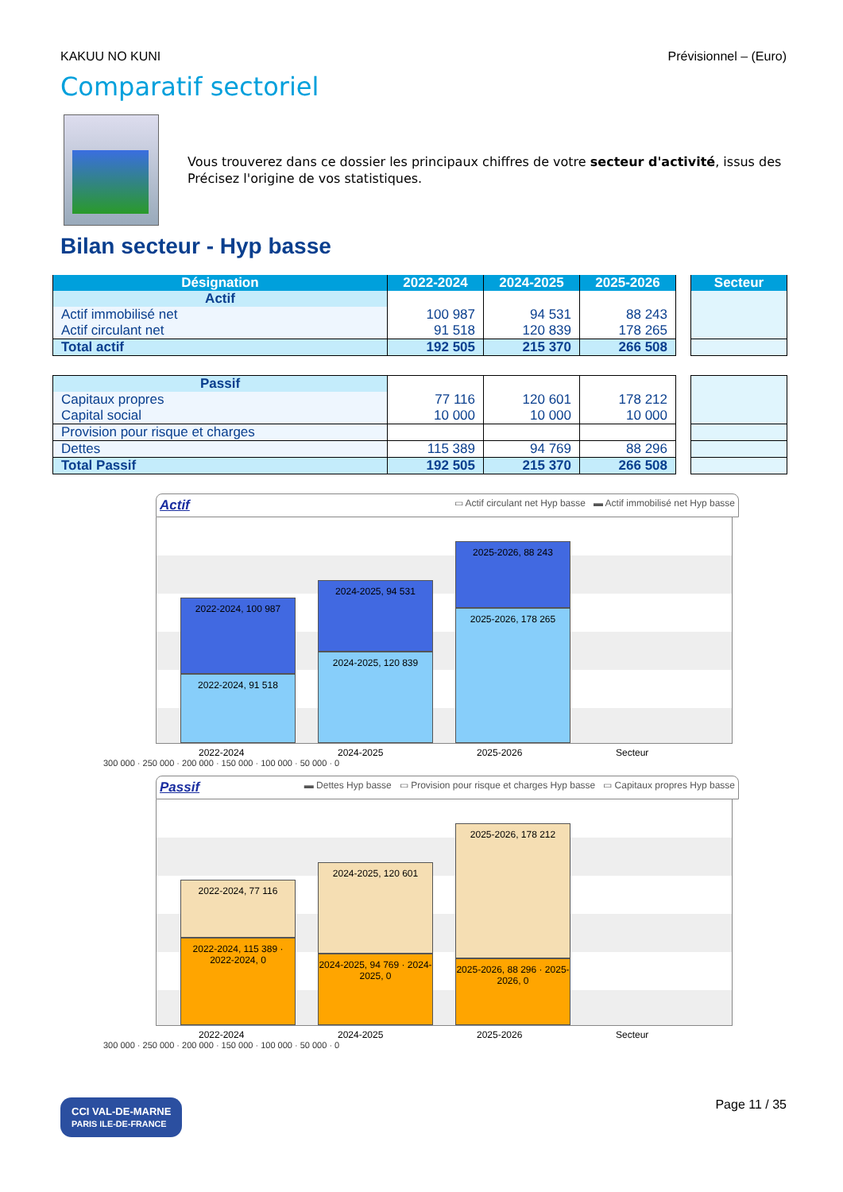KAKUU NO KUNI Prévisionnel – (Euro)
Comparatif sectoriel
Vous trouverez dans ce dossier les principaux chiffres de votre secteur d'activité, issus des
Précisez l'origine de vos statistiques.
Bilan secteur - Hyp basse
| Désignation | 2022-2024 | 2024-2025 | 2025-2026 |
| --- | --- | --- | --- |
| Actif | | | |
| Actif immobilisé net | 100 987 | 94 531 | 88 243 |
| Actif circulant net | 91 518 | 120 839 | 178 265 |
| Total actif | 192 505 | 215 370 | 266 508 |
| Secteur |
| --- |
| Passif | | | |
| Capitaux propres | 77 116 | 120 601 | 178 212 |
| Capital social | 10 000 | 10 000 | 10 000 |
| Provision pour risque et charges | | | |
| Dettes | 115 389 | 94 769 | 88 296 |
| Total Passif | 192 505 | 215 370 | 266 508 |
Actif ▭ Actif circulant net Hyp basse ▬ Actif immobilisé net Hyp basse
2022-2024, 100 987
2022-2024, 91 518
2024-2025, 94 531
2024-2025, 120 839
2025-2026, 88 243
2025-2026, 178 265
2022-2024 2024-2025 2025-2026 Secteur
300 000 · 250 000 · 200 000 · 150 000 · 100 000 · 50 000 · 0
Passif ▬ Dettes Hyp basse ▭ Provision pour risque et charges Hyp basse ▭ Capitaux propres Hyp basse
2022-2024, 77 116
2022-2024, 115 389 · 2022-2024, 0
2024-2025, 120 601
2024-2025, 94 769 · 2024-2025, 0
2025-2026, 178 212
2025-2026, 88 296 · 2025-2026, 0
2022-2024 2024-2025 2025-2026 Secteur
300 000 · 250 000 · 200 000 · 150 000 · 100 000 · 50 000 · 0
CCI VAL-DE-MARNE
PARIS ILE-DE-FRANCE Page 11 / 35